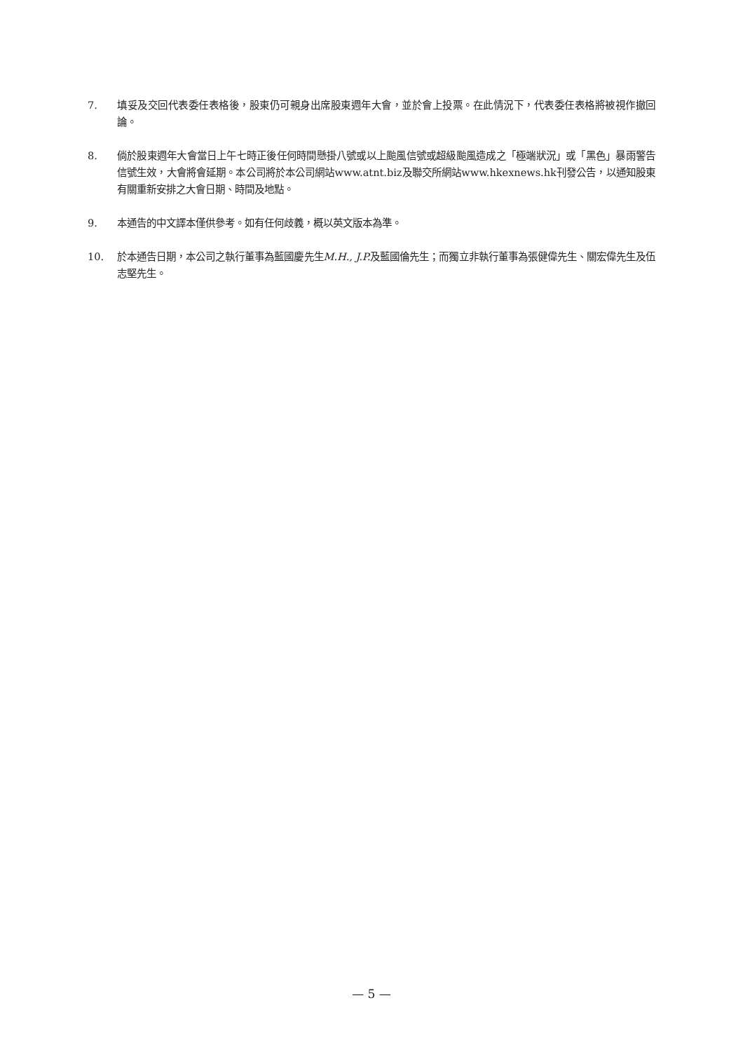7. 填妥及交回代表委任表格後，股東仍可親身出席股東週年大會，並於會上投票。在此情況下，代表委任表格將被視作撤回論。
8. 倘於股東週年大會當日上午七時正後任何時間懸掛八號或以上颱風信號或超級颱風造成之「極端狀況」或「黑色」暴雨警告信號生效，大會將會延期。本公司將於本公司網站www.atnt.biz及聯交所網站www.hkexnews.hk刊發公告，以通知股東有關重新安排之大會日期、時間及地點。
9. 本通告的中文譯本僅供參考。如有任何歧義，概以英文版本為準。
10. 於本通告日期，本公司之執行董事為藍國慶先生M.H., J.P. 及藍國倫先生；而獨立非執行董事為張健偉先生、關宏偉先生及伍志堅先生。
— 5 —